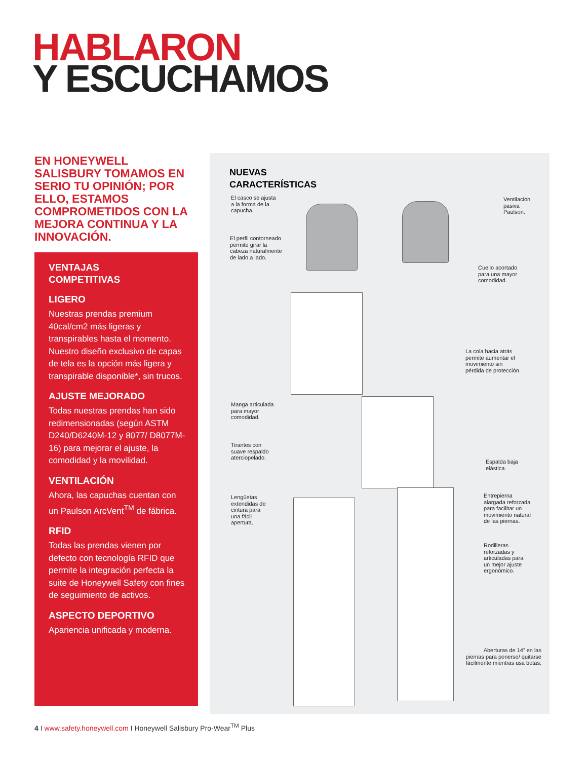HABLARON
Y ESCUCHAMOS
EN HONEYWELL SALISBURY TOMAMOS EN SERIO TU OPINIÓN; POR ELLO, ESTAMOS COMPROMETIDOS CON LA MEJORA CONTINUA Y LA INNOVACIÓN.
VENTAJAS
COMPETITIVAS
LIGERO
Nuestras prendas premium 40cal/cm2 más ligeras y transpirables hasta el momento. Nuestro diseño exclusivo de capas de tela es la opción más ligera y transpirable disponible*, sin trucos.
AJUSTE MEJORADO
Todas nuestras prendas han sido redimensionadas (según ASTM D240/D6240M-12 y 8077/ D8077M-16) para mejorar el ajuste, la comodidad y la movilidad.
VENTILACIÓN
Ahora, las capuchas cuentan con un Paulson ArcVent<sup>TM</sup> de fábrica.
RFID
Todas las prendas vienen por defecto con tecnología RFID que permite la integración perfecta la suite de Honeywell Safety con fines de seguimiento de activos.
ASPECTO DEPORTIVO
Apariencia unificada y moderna.
NUEVAS
CARACTERÍSTICAS
El casco se ajusta
a la forma de la
capucha.
Ventilación
pasiva
Paulson.
El perfil contorneado
permite girar la
cabeza naturalmente
de lado a lado.
Cuello acortado
para una mayor
comodidad.
La cola hacia atrás
permite aumentar el
movimiento sin
pérdida de protección
Manga articulada
para mayor
comodidad.
Tirantes con
suave respaldo
aterciopelado.
Espalda baja
elástica.
Lengüetas
extendidas de
cintura para
una fácil
apertura.
Entrepierna
alargada reforzada
para facilitar un
movimiento natural
de las piernas.
Rodilleras
reforzadas y
articuladas para
un mejor ajuste
ergonómico.
Aberturas de 14” en las piernas para ponerse/ quitarse fácilmente mientras usa botas.
4 I www.safety.honeywell.com I Honeywell Salisbury Pro-Wear<sup>TM</sup> Plus